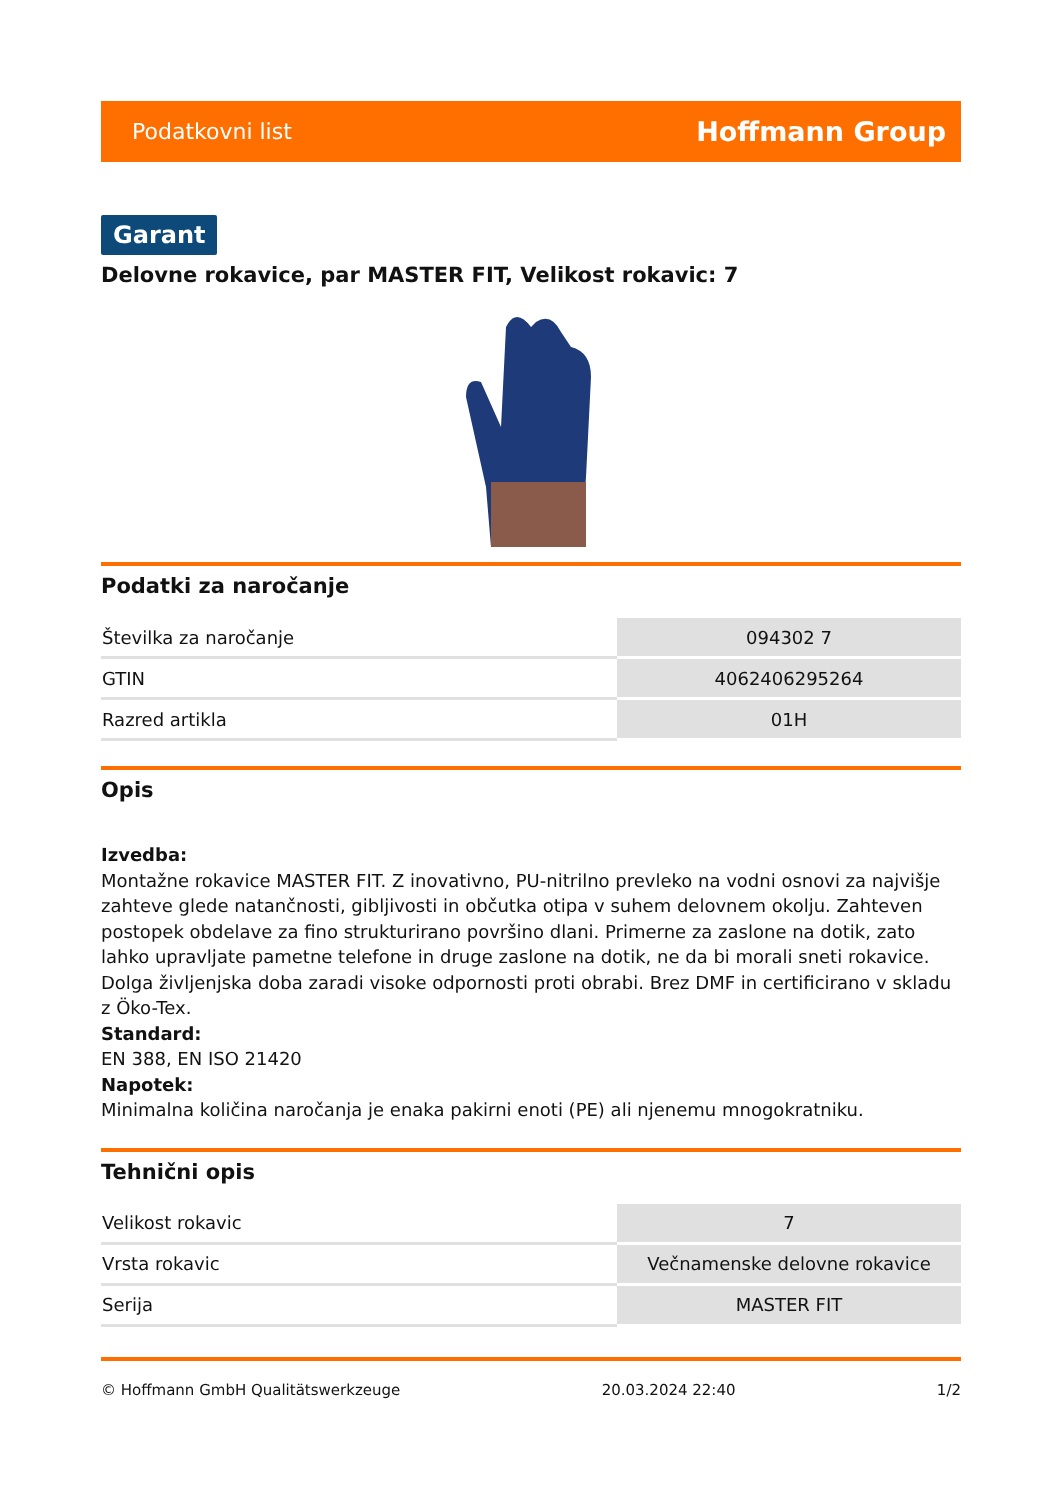Podatkovni list Hoffmann Group
Garant
Delovne rokavice, par MASTER FIT, Velikost rokavic: 7
Podatki za naročanje
| Številka za naročanje | 094302 7 |
| GTIN | 4062406295264 |
| Razred artikla | 01H |
Opis
Izvedba:
Montažne rokavice MASTER FIT. Z inovativno, PU-nitrilno prevleko na vodni osnovi za najvišje zahteve glede natančnosti, gibljivosti in občutka otipa v suhem delovnem okolju. Zahteven postopek obdelave za fino strukturirano površino dlani. Primerne za zaslone na dotik, zato lahko upravljate pametne telefone in druge zaslone na dotik, ne da bi morali sneti rokavice. Dolga življenjska doba zaradi visoke odpornosti proti obrabi. Brez DMF in certificirano v skladu z Öko-Tex.
Standard:
EN 388, EN ISO 21420
Napotek:
Minimalna količina naročanja je enaka pakirni enoti (PE) ali njenemu mnogokratniku.
Tehnični opis
| Velikost rokavic | 7 |
| Vrsta rokavic | Večnamenske delovne rokavice |
| Serija | MASTER FIT |
© Hoffmann GmbH Qualitätswerkzeuge 20.03.2024 22:40 1/2